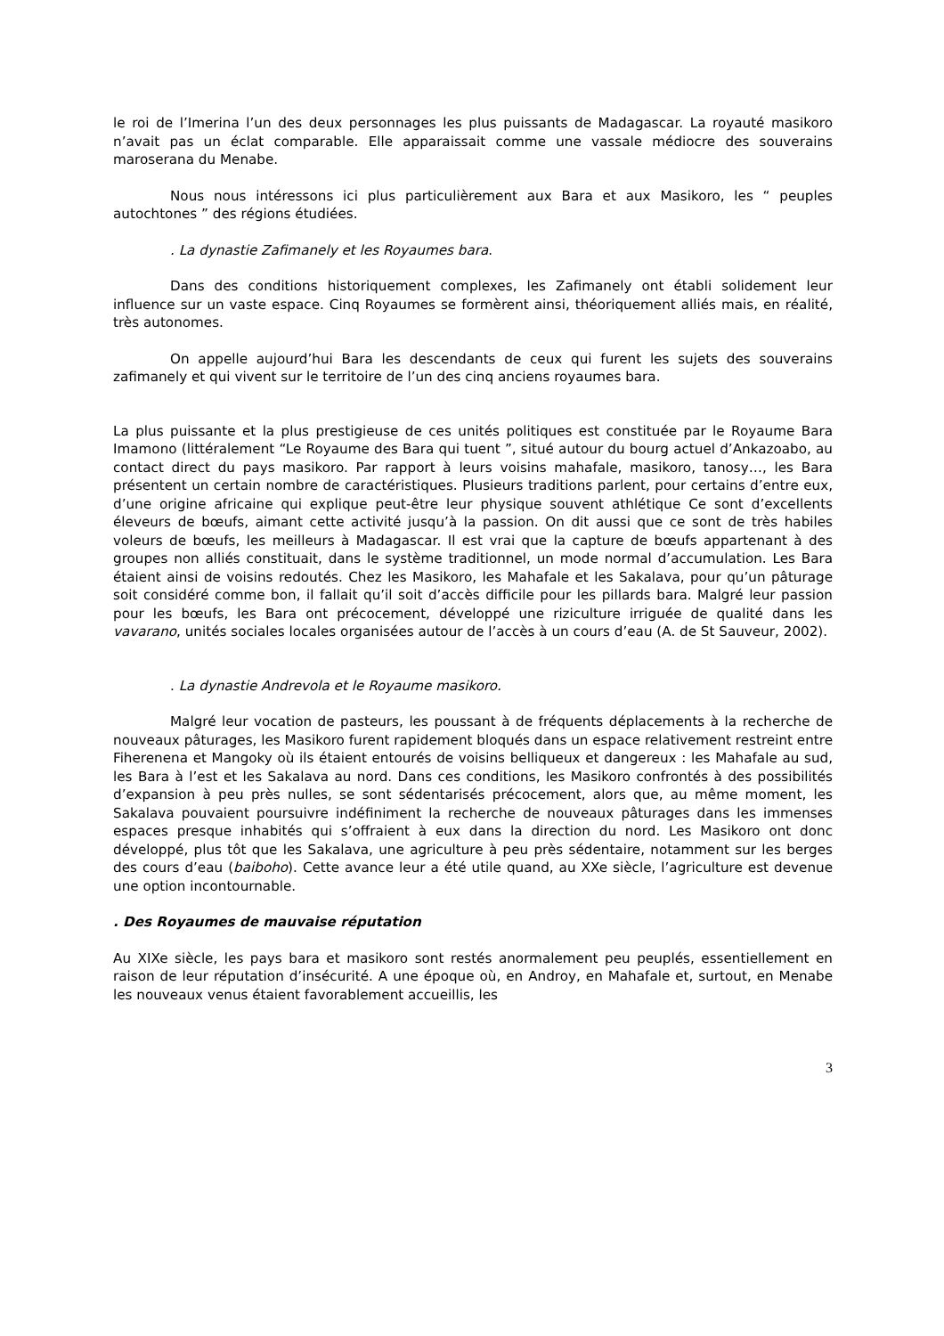le roi de l’Imerina l’un des deux personnages les plus puissants de Madagascar. La royauté masikoro n’avait pas un éclat comparable. Elle apparaissait comme une vassale médiocre des souverains maroserana du Menabe.
Nous nous intéressons ici plus particulièrement aux Bara et aux Masikoro, les “ peuples autochtones ” des régions étudiées.
. La dynastie Zafimanely et les Royaumes bara.
Dans des conditions historiquement complexes, les Zafimanely ont établi solidement leur influence sur un vaste espace. Cinq Royaumes se formèrent ainsi, théoriquement alliés mais, en réalité, très autonomes.
On appelle aujourd’hui Bara les descendants de ceux qui furent les sujets des souverains zafimanely et qui vivent sur le territoire de l’un des cinq anciens royaumes bara.
La plus puissante et la plus prestigieuse de ces unités politiques est constituée par le Royaume Bara Imamono (littéralement “Le Royaume des Bara qui tuent ”, situé autour du bourg actuel d’Ankazoabo, au contact direct du pays masikoro. Par rapport à leurs voisins mahafale, masikoro, tanosy…, les Bara présentent un certain nombre de caractéristiques. Plusieurs traditions parlent, pour certains d’entre eux, d’une origine africaine qui explique peut-être leur physique souvent athlétique Ce sont d’excellents éleveurs de bœufs, aimant cette activité jusqu’à la passion. On dit aussi que ce sont de très habiles voleurs de bœufs, les meilleurs à Madagascar. Il est vrai que la capture de bœufs appartenant à des groupes non alliés constituait, dans le système traditionnel, un mode normal d’accumulation. Les Bara étaient ainsi de voisins redoutés. Chez les Masikoro, les Mahafale et les Sakalava, pour qu’un pâturage soit considéré comme bon, il fallait qu’il soit d’accès difficile pour les pillards bara. Malgré leur passion pour les bœufs, les Bara ont précocement, développé une riziculture irriguée de qualité dans les vavarano, unités sociales locales organisées autour de l’accès à un cours d’eau (A. de St Sauveur, 2002).
. La dynastie Andrevola et le Royaume masikoro.
Malgré leur vocation de pasteurs, les poussant à de fréquents déplacements à la recherche de nouveaux pâturages, les Masikoro furent rapidement bloqués dans un espace relativement restreint entre Fiherenena et Mangoky où ils étaient entourés de voisins belliqueux et dangereux : les Mahafale au sud, les Bara à l’est et les Sakalava au nord. Dans ces conditions, les Masikoro confrontés à des possibilités d’expansion à peu près nulles, se sont sédentarisés précocement, alors que, au même moment, les Sakalava pouvaient poursuivre indéfiniment la recherche de nouveaux pâturages dans les immenses espaces presque inhabités qui s’offraient à eux dans la direction du nord. Les Masikoro ont donc développé, plus tôt que les Sakalava, une agriculture à peu près sédentaire, notamment sur les berges des cours d’eau (baiboho). Cette avance leur a été utile quand, au XXe siècle, l’agriculture est devenue une option incontournable.
. Des Royaumes de mauvaise réputation
Au XIXe siècle, les pays bara et masikoro sont restés anormalement peu peuplés, essentiellement en raison de leur réputation d’insécurité. A une époque où, en Androy, en Mahafale et, surtout, en Menabe les nouveaux venus étaient favorablement accueillis, les
3